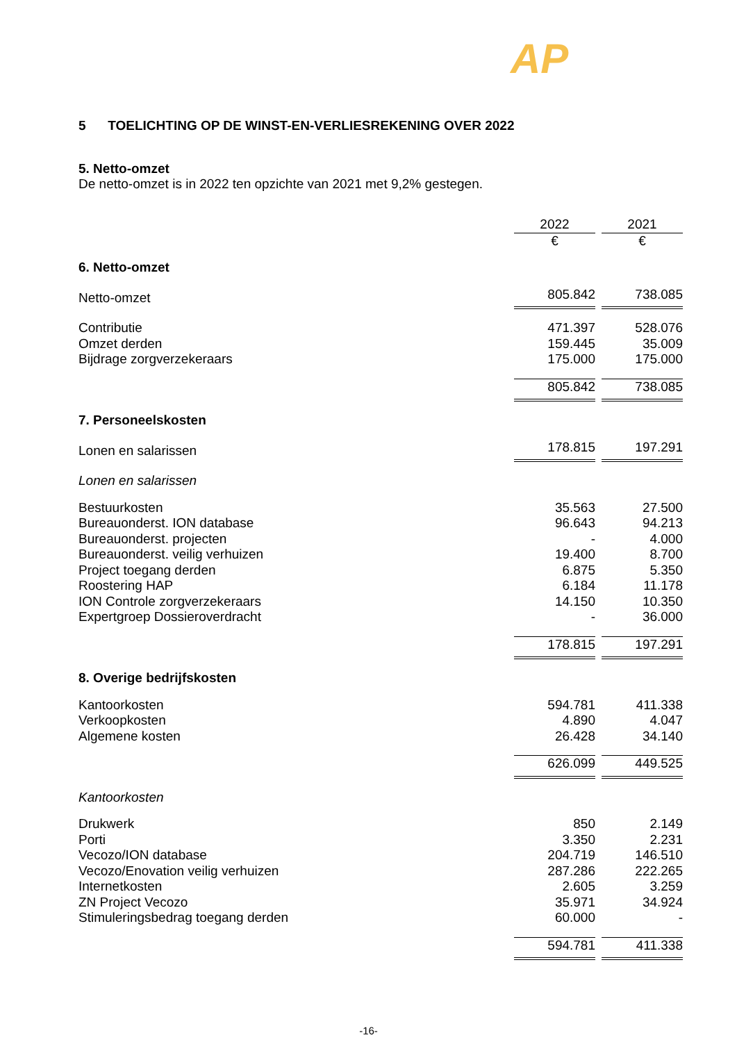AP
5 TOELICHTING OP DE WINST-EN-VERLIESREKENING OVER 2022
5. Netto-omzet
De netto-omzet is in 2022 ten opzichte van 2021 met 9,2% gestegen.
| | 2022 | 2021 |
| | € | € |
| 6. Netto-omzet | | |
| Netto-omzet | 805.842 | 738.085 |
| Contributie | 471.397 | 528.076 |
| Omzet derden | 159.445 | 35.009 |
| Bijdrage zorgverzekeraars | 175.000 | 175.000 |
| | 805.842 | 738.085 |
| 7. Personeelskosten | | |
| Lonen en salarissen | 178.815 | 197.291 |
| Lonen en salarissen | | |
| Bestuurkosten | 35.563 | 27.500 |
| Bureauonderst. ION database | 96.643 | 94.213 |
| Bureauonderst. projecten | - | 4.000 |
| Bureauonderst. veilig verhuizen | 19.400 | 8.700 |
| Project toegang derden | 6.875 | 5.350 |
| Roostering HAP | 6.184 | 11.178 |
| ION Controle zorgverzekeraars | 14.150 | 10.350 |
| Expertgroep Dossieroverdracht | - | 36.000 |
| | 178.815 | 197.291 |
| 8. Overige bedrijfskosten | | |
| Kantoorkosten | 594.781 | 411.338 |
| Verkoopkosten | 4.890 | 4.047 |
| Algemene kosten | 26.428 | 34.140 |
| | 626.099 | 449.525 |
| Kantoorkosten | | |
| Drukwerk | 850 | 2.149 |
| Porti | 3.350 | 2.231 |
| Vecozo/ION database | 204.719 | 146.510 |
| Vecozo/Enovation veilig verhuizen | 287.286 | 222.265 |
| Internetkosten | 2.605 | 3.259 |
| ZN Project Vecozo | 35.971 | 34.924 |
| Stimuleringsbedrag toegang derden | 60.000 | - |
| | 594.781 | 411.338 |
-16-